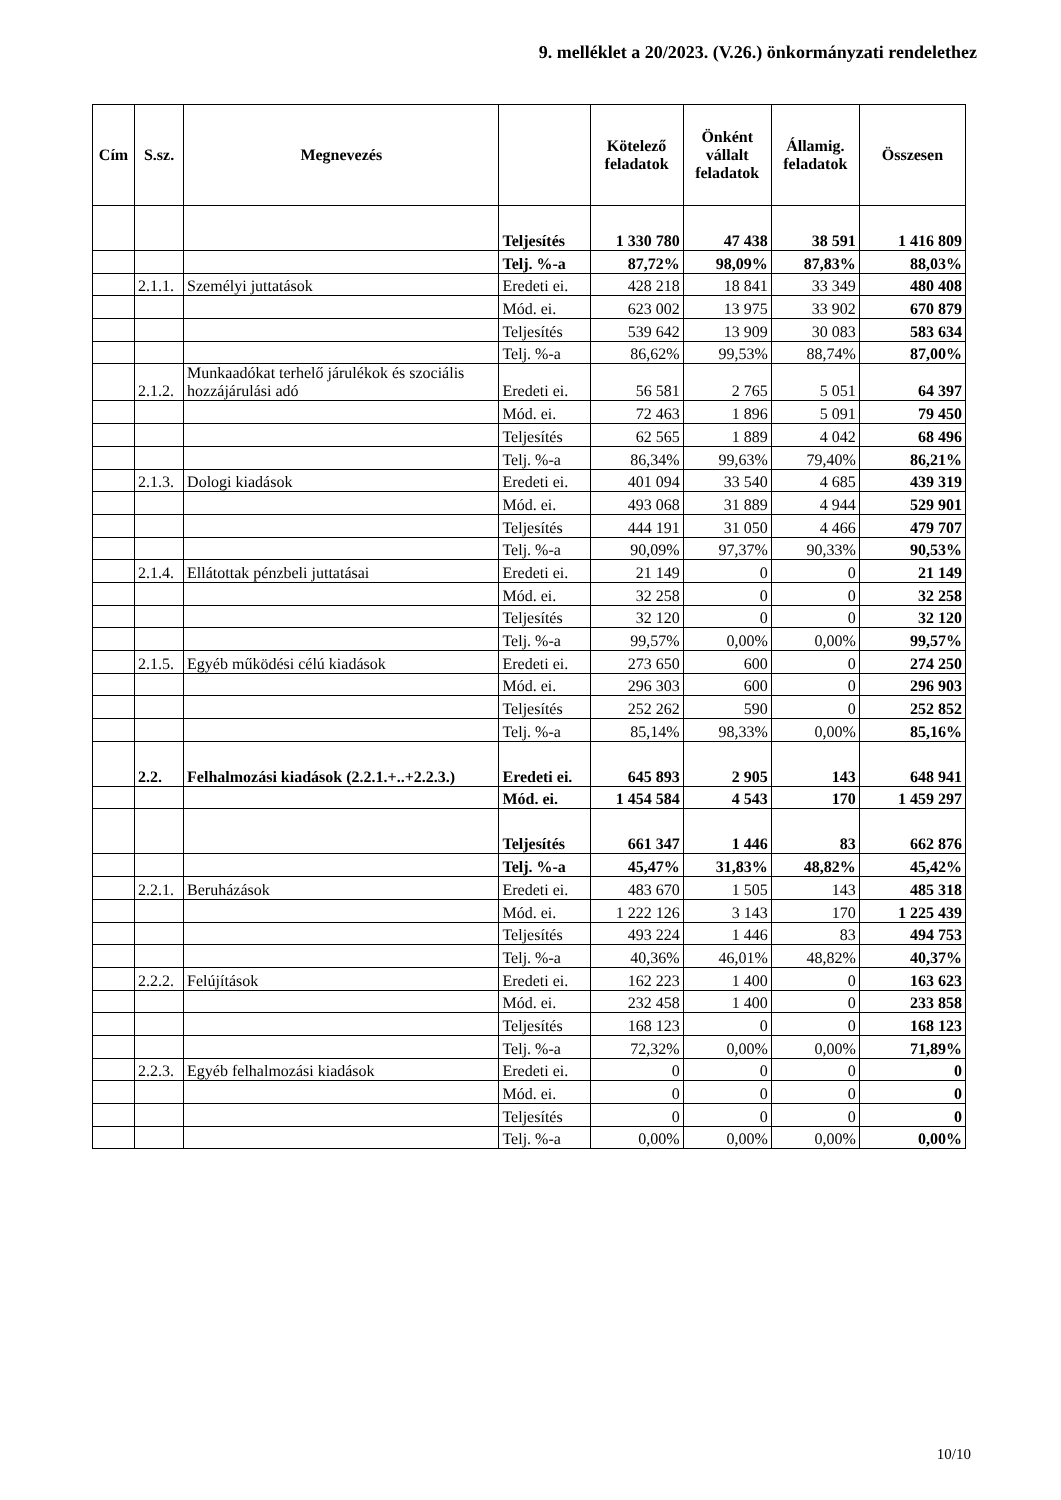9. melléklet a 20/2023. (V.26.) önkormányzati rendelethez
| Cím | S.sz. | Megnevezés | | Kötelező feladatok | Önként vállalt feladatok | Államig. feladatok | Összesen |
| --- | --- | --- | --- | --- | --- | --- | --- |
| | | | Teljesítés | 1 330 780 | 47 438 | 38 591 | 1 416 809 |
| | | | Telj. %-a | 87,72% | 98,09% | 87,83% | 88,03% |
| | 2.1.1. | Személyi juttatások | Eredeti ei. | 428 218 | 18 841 | 33 349 | 480 408 |
| | | | Mód. ei. | 623 002 | 13 975 | 33 902 | 670 879 |
| | | | Teljesítés | 539 642 | 13 909 | 30 083 | 583 634 |
| | | | Telj. %-a | 86,62% | 99,53% | 88,74% | 87,00% |
| | 2.1.2. | Munkaadókat terhelő járulékok és szociális hozzájárulási adó | Eredeti ei. | 56 581 | 2 765 | 5 051 | 64 397 |
| | | | Mód. ei. | 72 463 | 1 896 | 5 091 | 79 450 |
| | | | Teljesítés | 62 565 | 1 889 | 4 042 | 68 496 |
| | | | Telj. %-a | 86,34% | 99,63% | 79,40% | 86,21% |
| | 2.1.3. | Dologi kiadások | Eredeti ei. | 401 094 | 33 540 | 4 685 | 439 319 |
| | | | Mód. ei. | 493 068 | 31 889 | 4 944 | 529 901 |
| | | | Teljesítés | 444 191 | 31 050 | 4 466 | 479 707 |
| | | | Telj. %-a | 90,09% | 97,37% | 90,33% | 90,53% |
| | 2.1.4. | Ellátottak pénzbeli juttatásai | Eredeti ei. | 21 149 | 0 | 0 | 21 149 |
| | | | Mód. ei. | 32 258 | 0 | 0 | 32 258 |
| | | | Teljesítés | 32 120 | 0 | 0 | 32 120 |
| | | | Telj. %-a | 99,57% | 0,00% | 0,00% | 99,57% |
| | 2.1.5. | Egyéb működési célú kiadások | Eredeti ei. | 273 650 | 600 | 0 | 274 250 |
| | | | Mód. ei. | 296 303 | 600 | 0 | 296 903 |
| | | | Teljesítés | 252 262 | 590 | 0 | 252 852 |
| | | | Telj. %-a | 85,14% | 98,33% | 0,00% | 85,16% |
| | 2.2. | Felhalmozási kiadások (2.2.1.+..+2.2.3.) | Eredeti ei. | 645 893 | 2 905 | 143 | 648 941 |
| | | | Mód. ei. | 1 454 584 | 4 543 | 170 | 1 459 297 |
| | | | Teljesítés | 661 347 | 1 446 | 83 | 662 876 |
| | | | Telj. %-a | 45,47% | 31,83% | 48,82% | 45,42% |
| | 2.2.1. | Beruházások | Eredeti ei. | 483 670 | 1 505 | 143 | 485 318 |
| | | | Mód. ei. | 1 222 126 | 3 143 | 170 | 1 225 439 |
| | | | Teljesítés | 493 224 | 1 446 | 83 | 494 753 |
| | | | Telj. %-a | 40,36% | 46,01% | 48,82% | 40,37% |
| | 2.2.2. | Felújítások | Eredeti ei. | 162 223 | 1 400 | 0 | 163 623 |
| | | | Mód. ei. | 232 458 | 1 400 | 0 | 233 858 |
| | | | Teljesítés | 168 123 | 0 | 0 | 168 123 |
| | | | Telj. %-a | 72,32% | 0,00% | 0,00% | 71,89% |
| | 2.2.3. | Egyéb felhalmozási kiadások | Eredeti ei. | 0 | 0 | 0 | 0 |
| | | | Mód. ei. | 0 | 0 | 0 | 0 |
| | | | Teljesítés | 0 | 0 | 0 | 0 |
| | | | Telj. %-a | 0,00% | 0,00% | 0,00% | 0,00% |
10/10